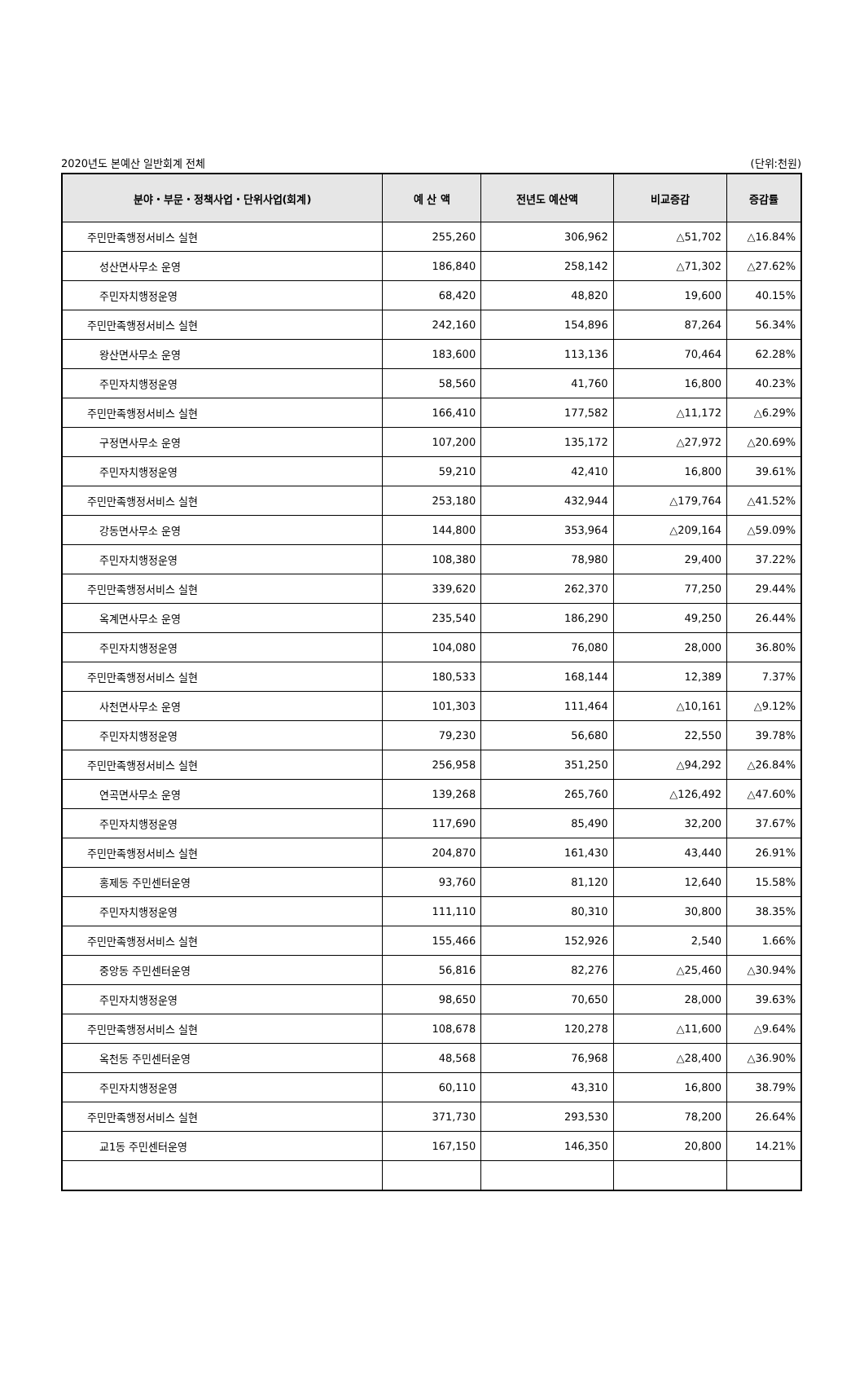2020년도 본예산 일반회계 전체 (단위:천원)
| 분야・부문・정책사업・단위사업(회계) | 예 산 액 | 전년도 예산액 | 비교증감 | 증감률 |
| --- | --- | --- | --- | --- |
| 주민만족행정서비스 실현 | 255,260 | 306,962 | △51,702 | △16.84% |
| 성산면사무소 운영 | 186,840 | 258,142 | △71,302 | △27.62% |
| 주민자치행정운영 | 68,420 | 48,820 | 19,600 | 40.15% |
| 주민만족행정서비스 실현 | 242,160 | 154,896 | 87,264 | 56.34% |
| 왕산면사무소 운영 | 183,600 | 113,136 | 70,464 | 62.28% |
| 주민자치행정운영 | 58,560 | 41,760 | 16,800 | 40.23% |
| 주민만족행정서비스 실현 | 166,410 | 177,582 | △11,172 | △6.29% |
| 구정면사무소 운영 | 107,200 | 135,172 | △27,972 | △20.69% |
| 주민자치행정운영 | 59,210 | 42,410 | 16,800 | 39.61% |
| 주민만족행정서비스 실현 | 253,180 | 432,944 | △179,764 | △41.52% |
| 강동면사무소 운영 | 144,800 | 353,964 | △209,164 | △59.09% |
| 주민자치행정운영 | 108,380 | 78,980 | 29,400 | 37.22% |
| 주민만족행정서비스 실현 | 339,620 | 262,370 | 77,250 | 29.44% |
| 옥계면사무소 운영 | 235,540 | 186,290 | 49,250 | 26.44% |
| 주민자치행정운영 | 104,080 | 76,080 | 28,000 | 36.80% |
| 주민만족행정서비스 실현 | 180,533 | 168,144 | 12,389 | 7.37% |
| 사천면사무소 운영 | 101,303 | 111,464 | △10,161 | △9.12% |
| 주민자치행정운영 | 79,230 | 56,680 | 22,550 | 39.78% |
| 주민만족행정서비스 실현 | 256,958 | 351,250 | △94,292 | △26.84% |
| 연곡면사무소 운영 | 139,268 | 265,760 | △126,492 | △47.60% |
| 주민자치행정운영 | 117,690 | 85,490 | 32,200 | 37.67% |
| 주민만족행정서비스 실현 | 204,870 | 161,430 | 43,440 | 26.91% |
| 홍제동 주민센터운영 | 93,760 | 81,120 | 12,640 | 15.58% |
| 주민자치행정운영 | 111,110 | 80,310 | 30,800 | 38.35% |
| 주민만족행정서비스 실현 | 155,466 | 152,926 | 2,540 | 1.66% |
| 중앙동 주민센터운영 | 56,816 | 82,276 | △25,460 | △30.94% |
| 주민자치행정운영 | 98,650 | 70,650 | 28,000 | 39.63% |
| 주민만족행정서비스 실현 | 108,678 | 120,278 | △11,600 | △9.64% |
| 옥천동 주민센터운영 | 48,568 | 76,968 | △28,400 | △36.90% |
| 주민자치행정운영 | 60,110 | 43,310 | 16,800 | 38.79% |
| 주민만족행정서비스 실현 | 371,730 | 293,530 | 78,200 | 26.64% |
| 교1동 주민센터운영 | 167,150 | 146,350 | 20,800 | 14.21% |